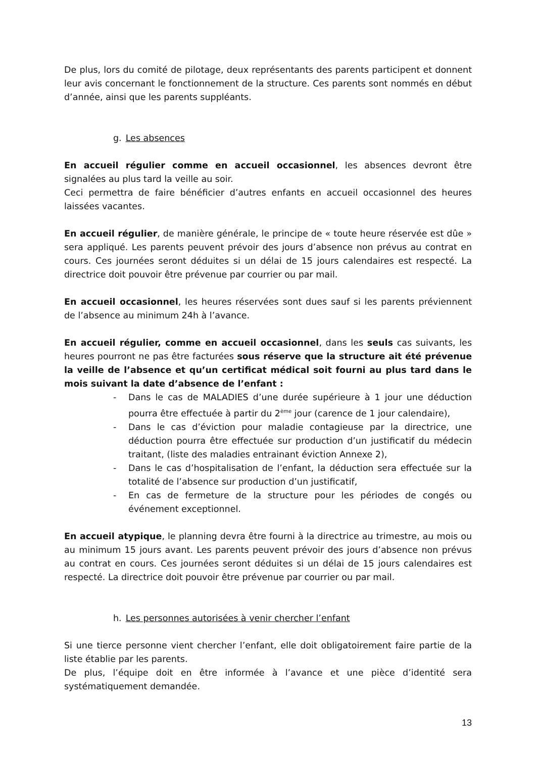De plus, lors du comité de pilotage, deux représentants des parents participent et donnent leur avis concernant le fonctionnement de la structure. Ces parents sont nommés en début d’année, ainsi que les parents suppléants.
g. Les absences
En accueil régulier comme en accueil occasionnel, les absences devront être signalées au plus tard la veille au soir.
Ceci permettra de faire bénéficier d’autres enfants en accueil occasionnel des heures laissées vacantes.
En accueil régulier, de manière générale, le principe de « toute heure réservée est dûe » sera appliqué. Les parents peuvent prévoir des jours d’absence non prévus au contrat en cours. Ces journées seront déduites si un délai de 15 jours calendaires est respecté. La directrice doit pouvoir être prévenue par courrier ou par mail.
En accueil occasionnel, les heures réservées sont dues sauf si les parents préviennent de l’absence au minimum 24h à l’avance.
En accueil régulier, comme en accueil occasionnel, dans les seuls cas suivants, les heures pourront ne pas être facturées sous réserve que la structure ait été prévenue la veille de l’absence et qu’un certificat médical soit fourni au plus tard dans le mois suivant la date d’absence de l’enfant :
- Dans le cas de MALADIES d’une durée supérieure à 1 jour une déduction pourra être effectuée à partir du 2<sup>ème</sup> jour (carence de 1 jour calendaire),
- Dans le cas d’éviction pour maladie contagieuse par la directrice, une déduction pourra être effectuée sur production d’un justificatif du médecin traitant, (liste des maladies entrainant éviction Annexe 2),
- Dans le cas d’hospitalisation de l’enfant, la déduction sera effectuée sur la totalité de l’absence sur production d’un justificatif,
- En cas de fermeture de la structure pour les périodes de congés ou événement exceptionnel.
En accueil atypique, le planning devra être fourni à la directrice au trimestre, au mois ou au minimum 15 jours avant. Les parents peuvent prévoir des jours d’absence non prévus au contrat en cours. Ces journées seront déduites si un délai de 15 jours calendaires est respecté. La directrice doit pouvoir être prévenue par courrier ou par mail.
h. Les personnes autorisées à venir chercher l’enfant
Si une tierce personne vient chercher l’enfant, elle doit obligatoirement faire partie de la liste établie par les parents.
De plus, l’équipe doit en être informée à l’avance et une pièce d’identité sera systématiquement demandée.
13